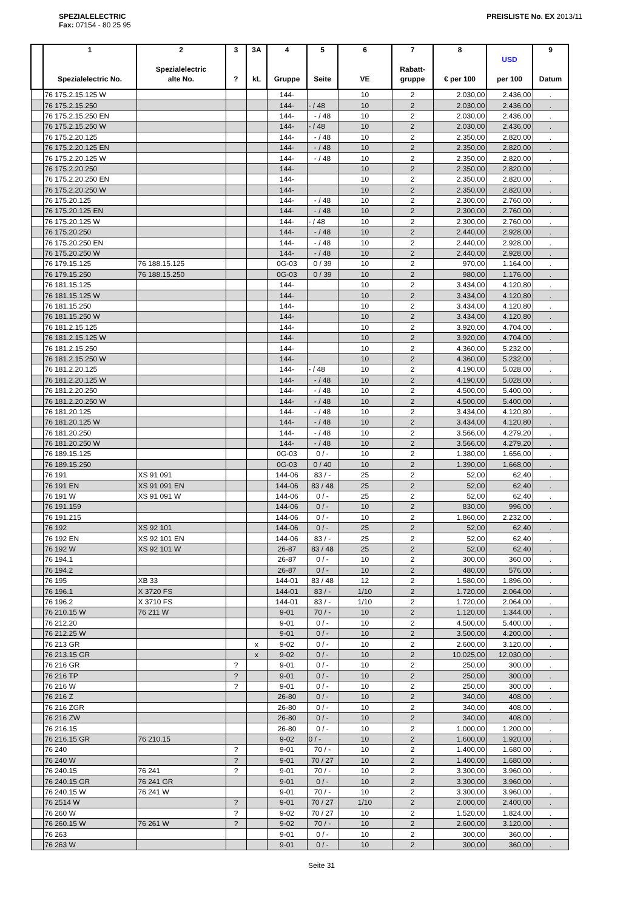SPEZIALELECTRIC
Fax: 07154 - 80 25 95
PREISLISTE No. EX 2013/11
| | 1 Spezialelectric No. | 2 Spezialelectric alte No. | 3 ? | 3A kL | 4 Gruppe | 5 Seite | 6 VE | 7 Rabatt- gruppe | 8 € per 100 | USD per 100 | 9 Datum |
| --- | --- | --- | --- | --- | --- | --- | --- | --- | --- | --- | --- |
| | 76 175.2.15.125 W | | | | 144- | | 10 | 2 | 2.030,00 | 2.436,00 | . |
| | 76 175.2.15.250 | | | | 144- | - / 48 | 10 | 2 | 2.030,00 | 2.436,00 | . |
| | 76 175.2.15.250 EN | | | | 144- | - / 48 | 10 | 2 | 2.030,00 | 2.436,00 | . |
| | 76 175.2.15.250 W | | | | 144- | - / 48 | 10 | 2 | 2.030,00 | 2.436,00 | . |
| | 76 175.2.20.125 | | | | 144- | - / 48 | 10 | 2 | 2.350,00 | 2.820,00 | . |
| | 76 175.2.20.125 EN | | | | 144- | - / 48 | 10 | 2 | 2.350,00 | 2.820,00 | . |
| | 76 175.2.20.125 W | | | | 144- | - / 48 | 10 | 2 | 2.350,00 | 2.820,00 | . |
| | 76 175.2.20.250 | | | | 144- | | 10 | 2 | 2.350,00 | 2.820,00 | . |
| | 76 175.2.20.250 EN | | | | 144- | | 10 | 2 | 2.350,00 | 2.820,00 | . |
| | 76 175.2.20.250 W | | | | 144- | | 10 | 2 | 2.350,00 | 2.820,00 | . |
| | 76 175.20.125 | | | | 144- | - / 48 | 10 | 2 | 2.300,00 | 2.760,00 | . |
| | 76 175.20.125 EN | | | | 144- | - / 48 | 10 | 2 | 2.300,00 | 2.760,00 | . |
| | 76 175.20.125 W | | | | 144- | - / 48 | 10 | 2 | 2.300,00 | 2.760,00 | . |
| | 76 175.20.250 | | | | 144- | - / 48 | 10 | 2 | 2.440,00 | 2.928,00 | . |
| | 76 175.20.250 EN | | | | 144- | - / 48 | 10 | 2 | 2.440,00 | 2.928,00 | . |
| | 76 175.20.250 W | | | | 144- | - / 48 | 10 | 2 | 2.440,00 | 2.928,00 | . |
| | 76 179.15.125 | 76 188.15.125 | | | 0G-03 | 0 / 39 | 10 | 2 | 970,00 | 1.164,00 | . |
| | 76 179.15.250 | 76 188.15.250 | | | 0G-03 | 0 / 39 | 10 | 2 | 980,00 | 1.176,00 | . |
| | 76 181.15.125 | | | | 144- | | 10 | 2 | 3.434,00 | 4.120,80 | . |
| | 76 181.15.125 W | | | | 144- | | 10 | 2 | 3.434,00 | 4.120,80 | . |
| | 76 181.15.250 | | | | 144- | | 10 | 2 | 3.434,00 | 4.120,80 | . |
| | 76 181.15.250 W | | | | 144- | | 10 | 2 | 3.434,00 | 4.120,80 | . |
| | 76 181.2.15.125 | | | | 144- | | 10 | 2 | 3.920,00 | 4.704,00 | . |
| | 76 181.2.15.125 W | | | | 144- | | 10 | 2 | 3.920,00 | 4.704,00 | . |
| | 76 181.2.15.250 | | | | 144- | | 10 | 2 | 4.360,00 | 5.232,00 | . |
| | 76 181.2.15.250 W | | | | 144- | | 10 | 2 | 4.360,00 | 5.232,00 | . |
| | 76 181.2.20.125 | | | | 144- | - / 48 | 10 | 2 | 4.190,00 | 5.028,00 | . |
| | 76 181.2.20.125 W | | | | 144- | - / 48 | 10 | 2 | 4.190,00 | 5.028,00 | . |
| | 76 181.2.20.250 | | | | 144- | - / 48 | 10 | 2 | 4.500,00 | 5.400,00 | . |
| | 76 181.2.20.250 W | | | | 144- | - / 48 | 10 | 2 | 4.500,00 | 5.400,00 | . |
| | 76 181.20.125 | | | | 144- | - / 48 | 10 | 2 | 3.434,00 | 4.120,80 | . |
| | 76 181.20.125 W | | | | 144- | - / 48 | 10 | 2 | 3.434,00 | 4.120,80 | . |
| | 76 181.20.250 | | | | 144- | - / 48 | 10 | 2 | 3.566,00 | 4.279,20 | . |
| | 76 181.20.250 W | | | | 144- | - / 48 | 10 | 2 | 3.566,00 | 4.279,20 | . |
| | 76 189.15.125 | | | | 0G-03 | 0 / - | 10 | 2 | 1.380,00 | 1.656,00 | . |
| | 76 189.15.250 | | | | 0G-03 | 0 / 40 | 10 | 2 | 1.390,00 | 1.668,00 | . |
| | 76 191 | XS 91 091 | | | 144-06 | 83 / - | 25 | 2 | 52,00 | 62,40 | . |
| | 76 191 EN | XS 91 091 EN | | | 144-06 | 83 / 48 | 25 | 2 | 52,00 | 62,40 | . |
| | 76 191 W | XS 91 091 W | | | 144-06 | 0 / - | 25 | 2 | 52,00 | 62,40 | . |
| | 76 191.159 | | | | 144-06 | 0 / - | 10 | 2 | 830,00 | 996,00 | . |
| | 76 191.215 | | | | 144-06 | 0 / - | 10 | 2 | 1.860,00 | 2.232,00 | . |
| | 76 192 | XS 92 101 | | | 144-06 | 0 / - | 25 | 2 | 52,00 | 62,40 | . |
| | 76 192 EN | XS 92 101 EN | | | 144-06 | 83 / - | 25 | 2 | 52,00 | 62,40 | . |
| | 76 192 W | XS 92 101 W | | | 26-87 | 83 / 48 | 25 | 2 | 52,00 | 62,40 | . |
| | 76 194.1 | | | | 26-87 | 0 / - | 10 | 2 | 300,00 | 360,00 | . |
| | 76 194.2 | | | | 26-87 | 0 / - | 10 | 2 | 480,00 | 576,00 | . |
| | 76 195 | XB 33 | | | 144-01 | 83 / 48 | 12 | 2 | 1.580,00 | 1.896,00 | . |
| | 76 196.1 | X 3720 FS | | | 144-01 | 83 / - | 1/10 | 2 | 1.720,00 | 2.064,00 | . |
| | 76 196.2 | X 3710 FS | | | 144-01 | 83 / - | 1/10 | 2 | 1.720,00 | 2.064,00 | . |
| | 76 210.15 W | 76 211 W | | | 9-01 | 70 / - | 10 | 2 | 1.120,00 | 1.344,00 | . |
| | 76 212.20 | | | | 9-01 | 0 / - | 10 | 2 | 4.500,00 | 5.400,00 | . |
| | 76 212.25 W | | | | 9-01 | 0 / - | 10 | 2 | 3.500,00 | 4.200,00 | . |
| | 76 213 GR | | | x | 9-02 | 0 / - | 10 | 2 | 2.600,00 | 3.120,00 | . |
| | 76 213.15 GR | | | x | 9-02 | 0 / - | 10 | 2 | 10.025,00 | 12.030,00 | . |
| | 76 216 GR | | ? | | 9-01 | 0 / - | 10 | 2 | 250,00 | 300,00 | . |
| | 76 216 TP | | ? | | 9-01 | 0 / - | 10 | 2 | 250,00 | 300,00 | . |
| | 76 216 W | | ? | | 9-01 | 0 / - | 10 | 2 | 250,00 | 300,00 | . |
| | 76 216 Z | | | | 26-80 | 0 / - | 10 | 2 | 340,00 | 408,00 | . |
| | 76 216 ZGR | | | | 26-80 | 0 / - | 10 | 2 | 340,00 | 408,00 | . |
| | 76 216 ZW | | | | 26-80 | 0 / - | 10 | 2 | 340,00 | 408,00 | . |
| | 76 216.15 | | | | 26-80 | 0 / - | 10 | 2 | 1.000,00 | 1.200,00 | . |
| | 76 216.15 GR | 76 210.15 | | | 9-02 | 0 / - | 10 | 2 | 1.600,00 | 1.920,00 | . |
| | 76 240 | | ? | | 9-01 | 70 / - | 10 | 2 | 1.400,00 | 1.680,00 | . |
| | 76 240 W | | ? | | 9-01 | 70 / 27 | 10 | 2 | 1.400,00 | 1.680,00 | . |
| | 76 240.15 | 76 241 | ? | | 9-01 | 70 / - | 10 | 2 | 3.300,00 | 3.960,00 | . |
| | 76 240.15 GR | 76 241 GR | | | 9-01 | 0 / - | 10 | 2 | 3.300,00 | 3.960,00 | . |
| | 76 240.15 W | 76 241 W | | | 9-01 | 70 / - | 10 | 2 | 3.300,00 | 3.960,00 | . |
| | 76 2514 W | | ? | | 9-01 | 70 / 27 | 1/10 | 2 | 2.000,00 | 2.400,00 | . |
| | 76 260 W | | ? | | 9-02 | 70 / 27 | 10 | 2 | 1.520,00 | 1.824,00 | . |
| | 76 260.15 W | 76 261 W | ? | | 9-02 | 70 / - | 10 | 2 | 2.600,00 | 3.120,00 | . |
| | 76 263 | | | | 9-01 | 0 / - | 10 | 2 | 300,00 | 360,00 | . |
| | 76 263 W | | | | 9-01 | 0 / - | 10 | 2 | 300,00 | 360,00 | . |
Seite 31